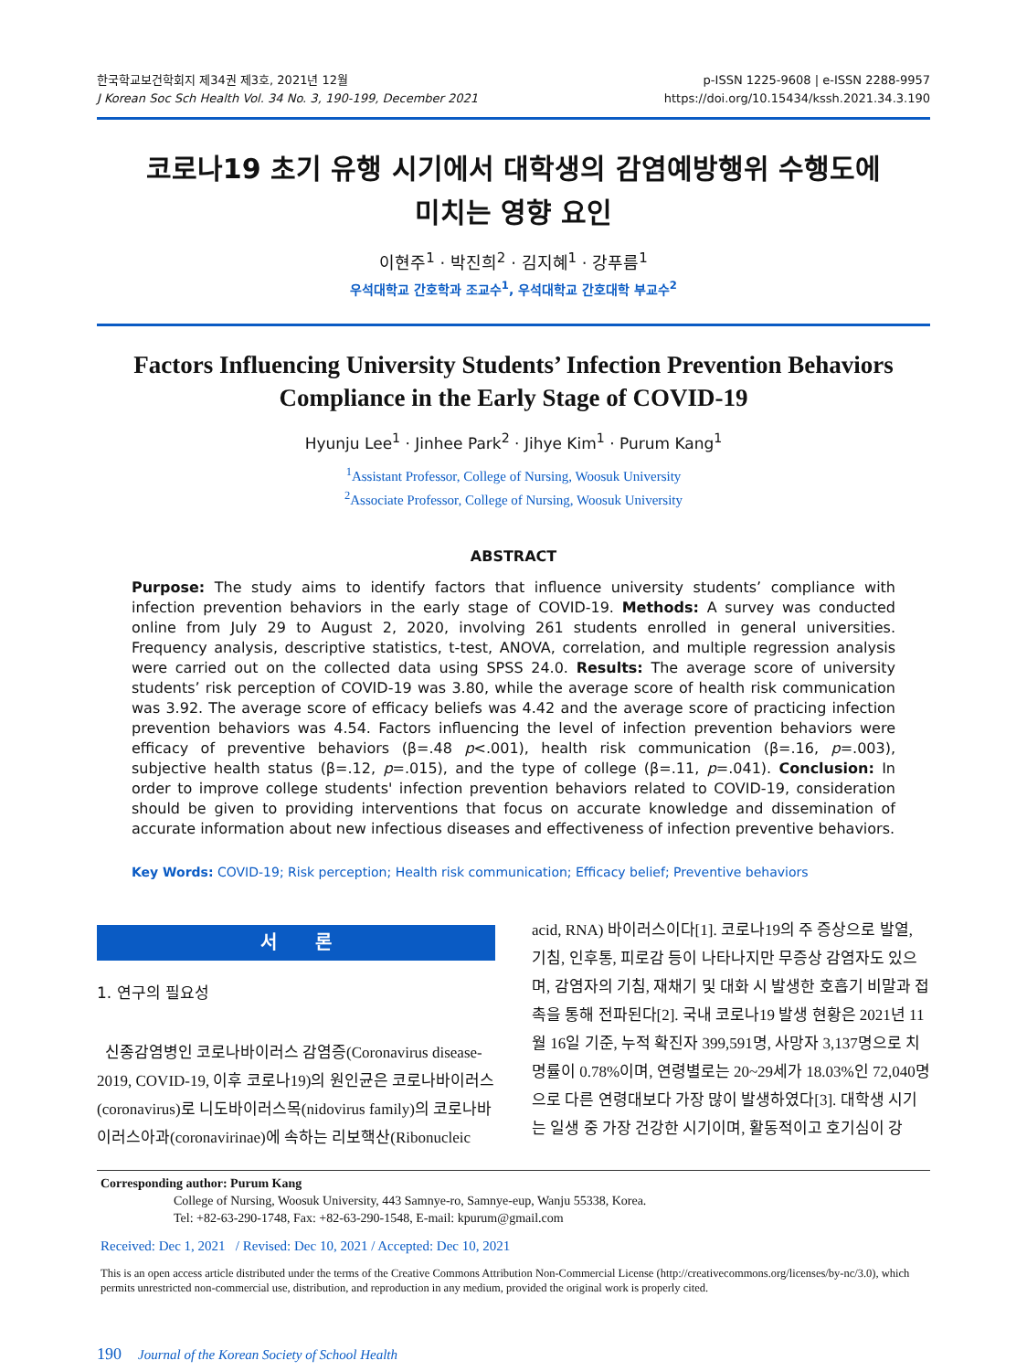한국학교보건학회지 제34권 제3호, 2021년 12월
J Korean Soc Sch Health Vol. 34 No. 3, 190-199, December 2021
p-ISSN 1225-9608 | e-ISSN 2288-9957
https://doi.org/10.15434/kssh.2021.34.3.190
코로나19 초기 유행 시기에서 대학생의 감염예방행위 수행도에
미치는 영향 요인
이현주<sup>1</sup> · 박진희<sup>2</sup> · 김지혜<sup>1</sup> · 강푸름<sup>1</sup>
우석대학교 간호학과 조교수<sup>1</sup>, 우석대학교 간호대학 부교수<sup>2</sup>
Factors Influencing University Students’ Infection Prevention Behaviors Compliance in the Early Stage of COVID-19
Hyunju Lee<sup>1</sup> · Jinhee Park<sup>2</sup> · Jihye Kim<sup>1</sup> · Purum Kang<sup>1</sup>
<sup>1</sup> Assistant Professor, College of Nursing, Woosuk University
<sup>2</sup> Associate Professor, College of Nursing, Woosuk University
ABSTRACT
Purpose: The study aims to identify factors that influence university students’ compliance with infection prevention behaviors in the early stage of COVID-19. Methods: A survey was conducted online from July 29 to August 2, 2020, involving 261 students enrolled in general universities. Frequency analysis, descriptive statistics, t-test, ANOVA, correlation, and multiple regression analysis were carried out on the collected data using SPSS 24.0. Results: The average score of university students’ risk perception of COVID-19 was 3.80, while the average score of health risk communication was 3.92. The average score of efficacy beliefs was 4.42 and the average score of practicing infection prevention behaviors was 4.54. Factors influencing the level of infection prevention behaviors were efficacy of preventive behaviors (β=.48 p<.001), health risk communication (β=.16, p=.003), subjective health status (β=.12, p=.015), and the type of college (β=.11, p=.041). Conclusion: In order to improve college students' infection prevention behaviors related to COVID-19, consideration should be given to providing interventions that focus on accurate knowledge and dissemination of accurate information about new infectious diseases and effectiveness of infection preventive behaviors.
Key Words: COVID-19; Risk perception; Health risk communication; Efficacy belief; Preventive behaviors
서 론
1. 연구의 필요성
신종감염병인 코로나바이러스 감염증(Coronavirus disease-2019, COVID-19, 이후 코로나19)의 원인균은 코로나바이러스(coronavirus)로 니도바이러스목(nidovirus family)의 코로나바이러스아과(coronavirinae)에 속하는 리보핵산(Ribonucleic
acid, RNA) 바이러스이다[1]. 코로나19의 주 증상으로 발열, 기침, 인후통, 피로감 등이 나타나지만 무증상 감염자도 있으며, 감염자의 기침, 재채기 및 대화 시 발생한 호흡기 비말과 접촉을 통해 전파된다[2]. 국내 코로나19 발생 현황은 2021년 11월 16일 기준, 누적 확진자 399,591명, 사망자 3,137명으로 치명률이 0.78%이며, 연령별로는 20~29세가 18.03%인 72,040명으로 다른 연령대보다 가장 많이 발생하였다[3]. 대학생 시기는 일생 중 가장 건강한 시기이며, 활동적이고 호기심이 강
Corresponding author: Purum Kang
College of Nursing, Woosuk University, 443 Samnye-ro, Samnye-eup, Wanju 55338, Korea.
Tel: +82-63-290-1748, Fax: +82-63-290-1548, E-mail: kpurum@gmail.com
Received: Dec 1, 2021 / Revised: Dec 10, 2021 / Accepted: Dec 10, 2021
This is an open access article distributed under the terms of the Creative Commons Attribution Non-Commercial License (http://creativecommons.org/licenses/by-nc/3.0), which permits unrestricted non-commercial use, distribution, and reproduction in any medium, provided the original work is properly cited.
190 Journal of the Korean Society of School Health